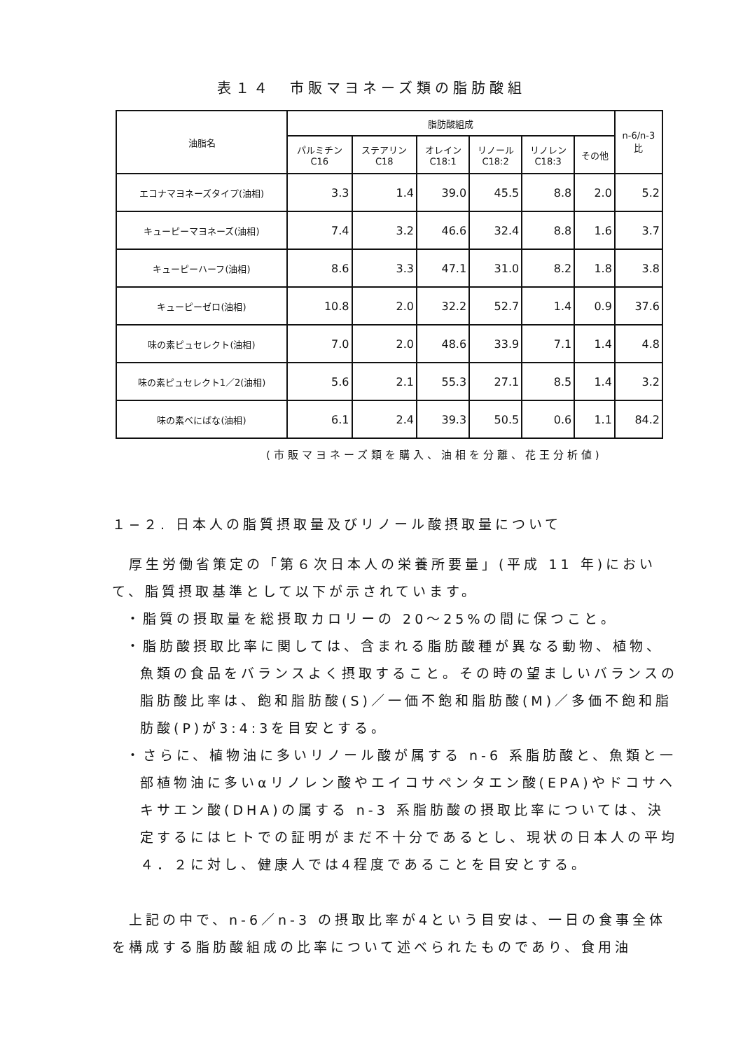表１４　市販マヨネーズ類の脂肪酸組
| 油脂名 | 脂肪酸組成 | | | | | | n-6/n-3 比 |
| --- | --- | --- | --- | --- | --- | --- | --- |
| | パルミチン C16 | ステアリン C18 | オレイン C18:1 | リノール C18:2 | リノレン C18:3 | その他 | |
| エコナマヨネーズタイプ(油相) | 3.3 | 1.4 | 39.0 | 45.5 | 8.8 | 2.0 | 5.2 |
| キューピーマヨネーズ(油相) | 7.4 | 3.2 | 46.6 | 32.4 | 8.8 | 1.6 | 3.7 |
| キューピーハーフ(油相) | 8.6 | 3.3 | 47.1 | 31.0 | 8.2 | 1.8 | 3.8 |
| キューピーゼロ(油相) | 10.8 | 2.0 | 32.2 | 52.7 | 1.4 | 0.9 | 37.6 |
| 味の素ピュセレクト(油相) | 7.0 | 2.0 | 48.6 | 33.9 | 7.1 | 1.4 | 4.8 |
| 味の素ピュセレクト1／2(油相) | 5.6 | 2.1 | 55.3 | 27.1 | 8.5 | 1.4 | 3.2 |
| 味の素べにばな(油相) | 6.1 | 2.4 | 39.3 | 50.5 | 0.6 | 1.1 | 84.2 |
(市販マヨネーズ類を購入、油相を分離、花王分析値)
１−２. 日本人の脂質摂取量及びリノール酸摂取量について
　厚生労働省策定の「第６次日本人の栄養所要量」(平成 11 年)において、脂質摂取基準として以下が示されています。
・脂質の摂取量を総摂取カロリーの 20〜25%の間に保つこと。
・脂肪酸摂取比率に関しては、含まれる脂肪酸種が異なる動物、植物、魚類の食品をバランスよく摂取すること。その時の望ましいバランスの脂肪酸比率は、飽和脂肪酸(S)／一価不飽和脂肪酸(M)／多価不飽和脂肪酸(P)が3:4:3を目安とする。
・さらに、植物油に多いリノール酸が属する n-6 系脂肪酸と、魚類と一部植物油に多いαリノレン酸やエイコサペンタエン酸(EPA)やドコサヘキサエン酸(DHA)の属する n-3 系脂肪酸の摂取比率については、決定するにはヒトでの証明がまだ不十分であるとし、現状の日本人の平均４．２に対し、健康人では4程度であることを目安とする。
　上記の中で、n-6／n-3 の摂取比率が4という目安は、一日の食事全体を構成する脂肪酸組成の比率について述べられたものであり、食用油